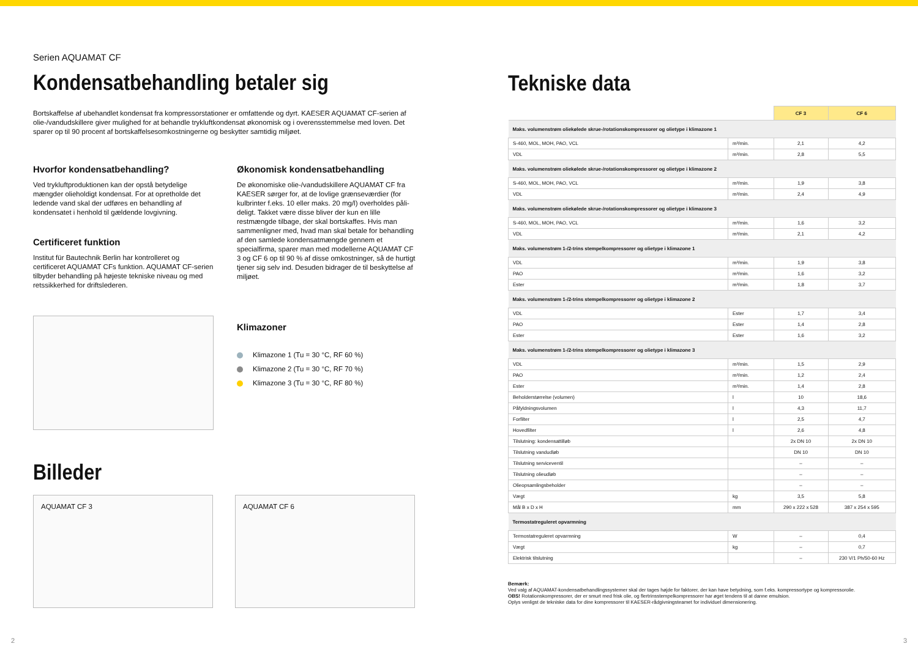Serien AQUAMAT CF
Kondensatbehandling betaler sig
Bortskaffelse af ubehandlet kondensat fra kompressorstationer er omfattende og dyrt. KAESER AQUAMAT CF-serien af olie-/vandudskillere giver mulighed for at behandle trykluftkondensat økonomisk og i overensstemmelse med loven. Det sparer op til 90 procent af bortskaffelsesomkostningerne og beskytter samtidig miljøet.
Hvorfor kondensatbehandling?
Ved trykluftproduktionen kan der opstå betydelige mængder olieholdigt kondensat. For at opretholde det ledende vand skal der udføres en behandling af kondensatet i henhold til gældende lovgivning.
Certificeret funktion
Institut für Bautechnik Berlin har kontrolleret og certificeret AQUAMAT CFs funktion. AQUAMAT CF-serien tilbyder behandling på højeste tekniske niveau og med retssikkerhed for driftslederen.
Økonomisk kondensatbehandling
De økonomiske olie-/vandudskillere AQUAMAT CF fra KAESER sørger for, at de lovlige grænseværdier (for kulbrinter f.eks. 10 eller maks. 20 mg/l) overholdes påli­deligt. Takket være disse bliver der kun en lille restmængde tilbage, der skal bortskaffes. Hvis man sammenligner med, hvad man skal betale for behandling af den samlede kondensatmængde gennem et specialfirma, sparer man med modellerne AQUAMAT CF 3 og CF 6 op til 90 % af disse omkostninger, så de hurtigt tjener sig selv ind. Desuden bidrager de til beskyttelse af miljøet.
Klimazoner
Klimazone 1 (Tu = 30 °C, RF 60 %)
Klimazone 2 (Tu = 30 °C, RF 70 %)
Klimazone 3 (Tu = 30 °C, RF 80 %)
Billeder
AQUAMAT CF 3 AQUAMAT CF 6
Tekniske data
| | | CF 3 | CF 6 |
| Maks. volumenstrøm oliekølede skrue-/rotationskompressorer og olietype i klimazone 1 | | | |
| S-460, MOL, MOH, PAO, VCL | m³/min. | 2,1 | 4,2 |
| VDL | m³/min. | 2,8 | 5,5 |
| Maks. volumenstrøm oliekølede skrue-/rotationskompressorer og olietype i klimazone 2 | | | |
| S-460, MOL, MOH, PAO, VCL | m³/min. | 1,9 | 3,8 |
| VDL | m³/min. | 2,4 | 4,9 |
| Maks. volumenstrøm oliekølede skrue-/rotationskompressorer og olietype i klimazone 3 | | | |
| S-460, MOL, MOH, PAO, VCL | m³/min. | 1,6 | 3,2 |
| VDL | m³/min. | 2,1 | 4,2 |
| Maks. volumenstrøm 1-/2-trins stempelkompressorer og olietype i klimazone 1 | | | |
| VDL | m³/min. | 1,9 | 3,8 |
| PAO | m³/min. | 1,6 | 3,2 |
| Ester | m³/min. | 1,8 | 3,7 |
| Maks. volumenstrøm 1-/2-trins stempelkompressorer og olietype i klimazone 2 | | | |
| VDL | Ester | 1,7 | 3,4 |
| PAO | Ester | 1,4 | 2,8 |
| Ester | Ester | 1,6 | 3,2 |
| Maks. volumenstrøm 1-/2-trins stempelkompressorer og olietype i klimazone 3 | | | |
| VDL | m³/min. | 1,5 | 2,9 |
| PAO | m³/min. | 1,2 | 2,4 |
| Ester | m³/min. | 1,4 | 2,8 |
| Beholderstørrelse (volumen) | l | 10 | 18,6 |
| Påfyldningsvolumen | l | 4,3 | 11,7 |
| Forfilter | l | 2,5 | 4,7 |
| Hovedfilter | l | 2,6 | 4,8 |
| Tilslutning: kondensattilløb | | 2x DN 10 | 2x DN 10 |
| Tilslutning vandudløb | | DN 10 | DN 10 |
| Tilslutning serviceventil | | – | – |
| Tilslutning olieudløb | | – | – |
| Olieopsamlingsbeholder | | – | – |
| Vægt | kg | 3,5 | 5,8 |
| Mål B x D x H | mm | 290 x 222 x 528 | 387 x 254 x 595 |
| Termostatreguleret opvarmning | | | |
| Termostatreguleret opvarmning | W | – | 0,4 |
| Vægt | kg | – | 0,7 |
| Elektrisk tilslutning | | – | 230 V/1 Ph/50-60 Hz |
Bemærk:
Ved valg af AQUAMAT-kondensatbehandlingssystemer skal der tages højde for faktorer, der kan have betydning, som f.eks. kompressortype og kompressorolie.
OBS! Rotationskompressorer, der er smurt med frisk olie, og flertrinsstempelkompressorer har øget tendens til at danne emulsion.
Oplys venligst de tekniske data for dine kompressorer til KAESER-rådgivningsteamet for individuel dimensionering.
2 3